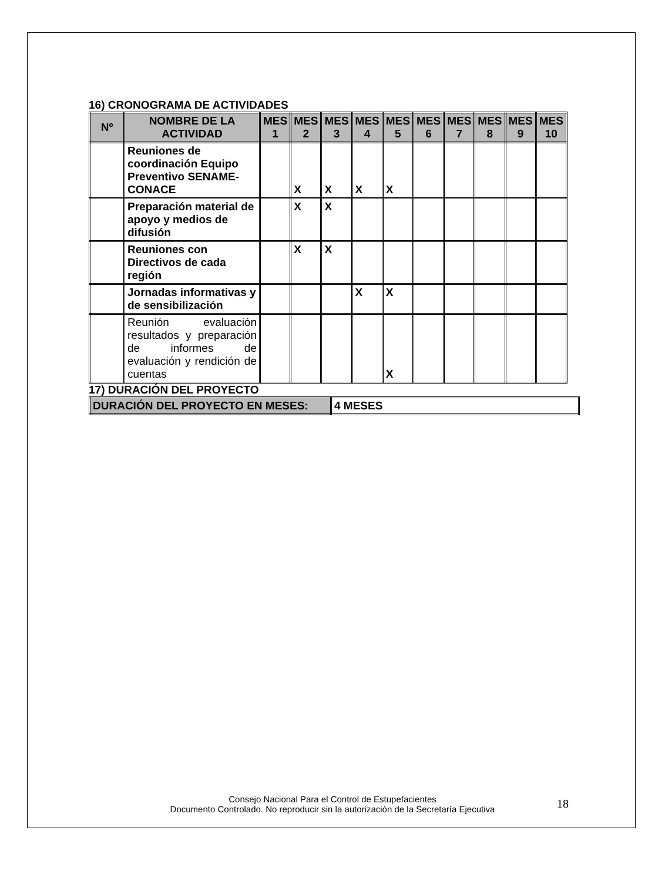16) CRONOGRAMA DE ACTIVIDADES
| Nº | NOMBRE DE LA ACTIVIDAD | MES 1 | MES 2 | MES 3 | MES 4 | MES 5 | MES 6 | MES 7 | MES 8 | MES 9 | MES 10 |
| --- | --- | --- | --- | --- | --- | --- | --- | --- | --- | --- | --- |
| | Reuniones de coordinación Equipo Preventivo SENAME-CONACE | | X | X | X | X | | | | | |
| | Preparación material de apoyo y medios de difusión | | X | X | | | | | | | |
| | Reuniones con Directivos de cada región | | X | X | | | | | | | |
| | Jornadas informativas y de sensibilización | | | | X | X | | | | | |
| | Reunión evaluación resultados y preparación de informes de evaluación y rendición de cuentas | | | | | X | | | | | |
17) DURACIÓN DEL PROYECTO
| DURACIÓN DEL PROYECTO EN MESES: | 4 MESES |
Consejo Nacional Para el Control de Estupefacientes
Documento Controlado. No reproducir sin la autorización de la Secretaría Ejecutiva
18